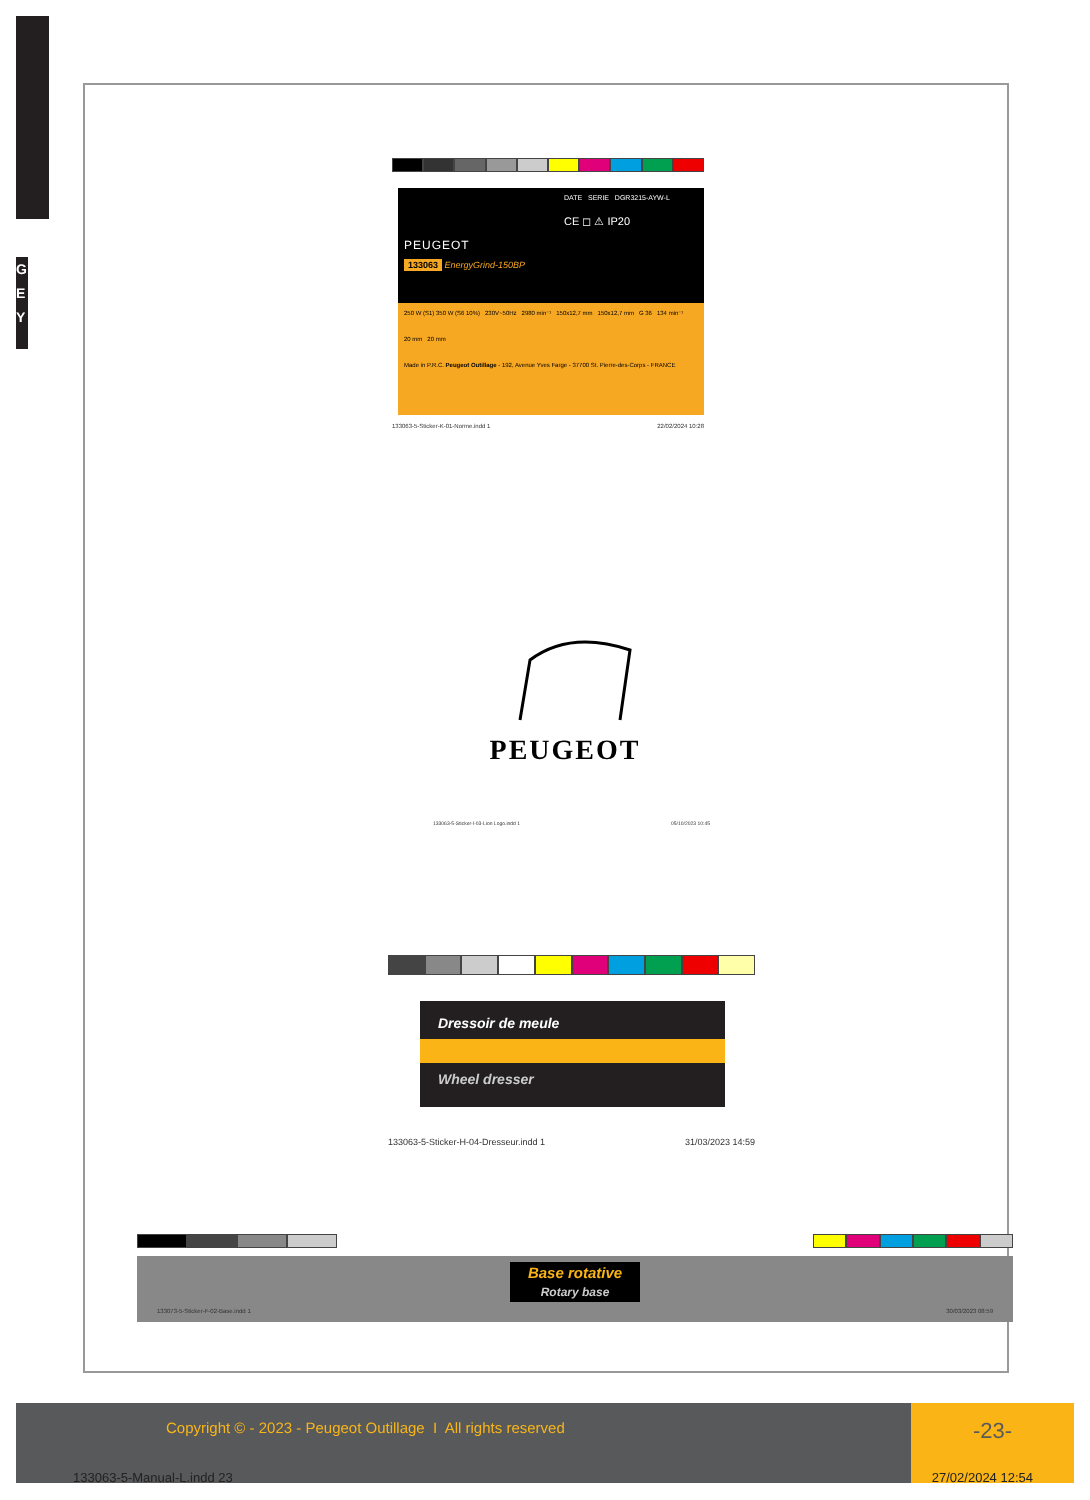G
E
Y
DATE SERIE DGR3215-AYW-L
CE ◻ ⚠ IP20
PEUGEOT
133063 EnergyGrind-150BP
250 W (S1) 350 W (S6 10%) 230V~50Hz 2980 min⁻¹ 150x12,7 mm 150x12,7 mm G 36 134 min⁻¹
20 mm 20 mm
Made in P.R.C. Peugeot Outillage - 192, Avenue Yves Farge - 37700 St. Pierre-des-Corps - FRANCE
133063-5-Sticker-K-01-Norme.indd 1 22/02/2024 10:28
PEUGEOT
133063-5-Sticker-I-03-Lion Logo.indd 1 05/10/2023 10:45
Dressoir de meule
Wheel dresser
133063-5-Sticker-H-04-Dresseur.indd 1 31/03/2023 14:59
Base rotative
Rotary base
133073-5-Sticker-F-02-Base.indd 1 30/03/2023 08:59
Copyright © - 2023 - Peugeot Outillage I All rights reserved
-23-
133063-5-Manual-L.indd 23 27/02/2024 12:54